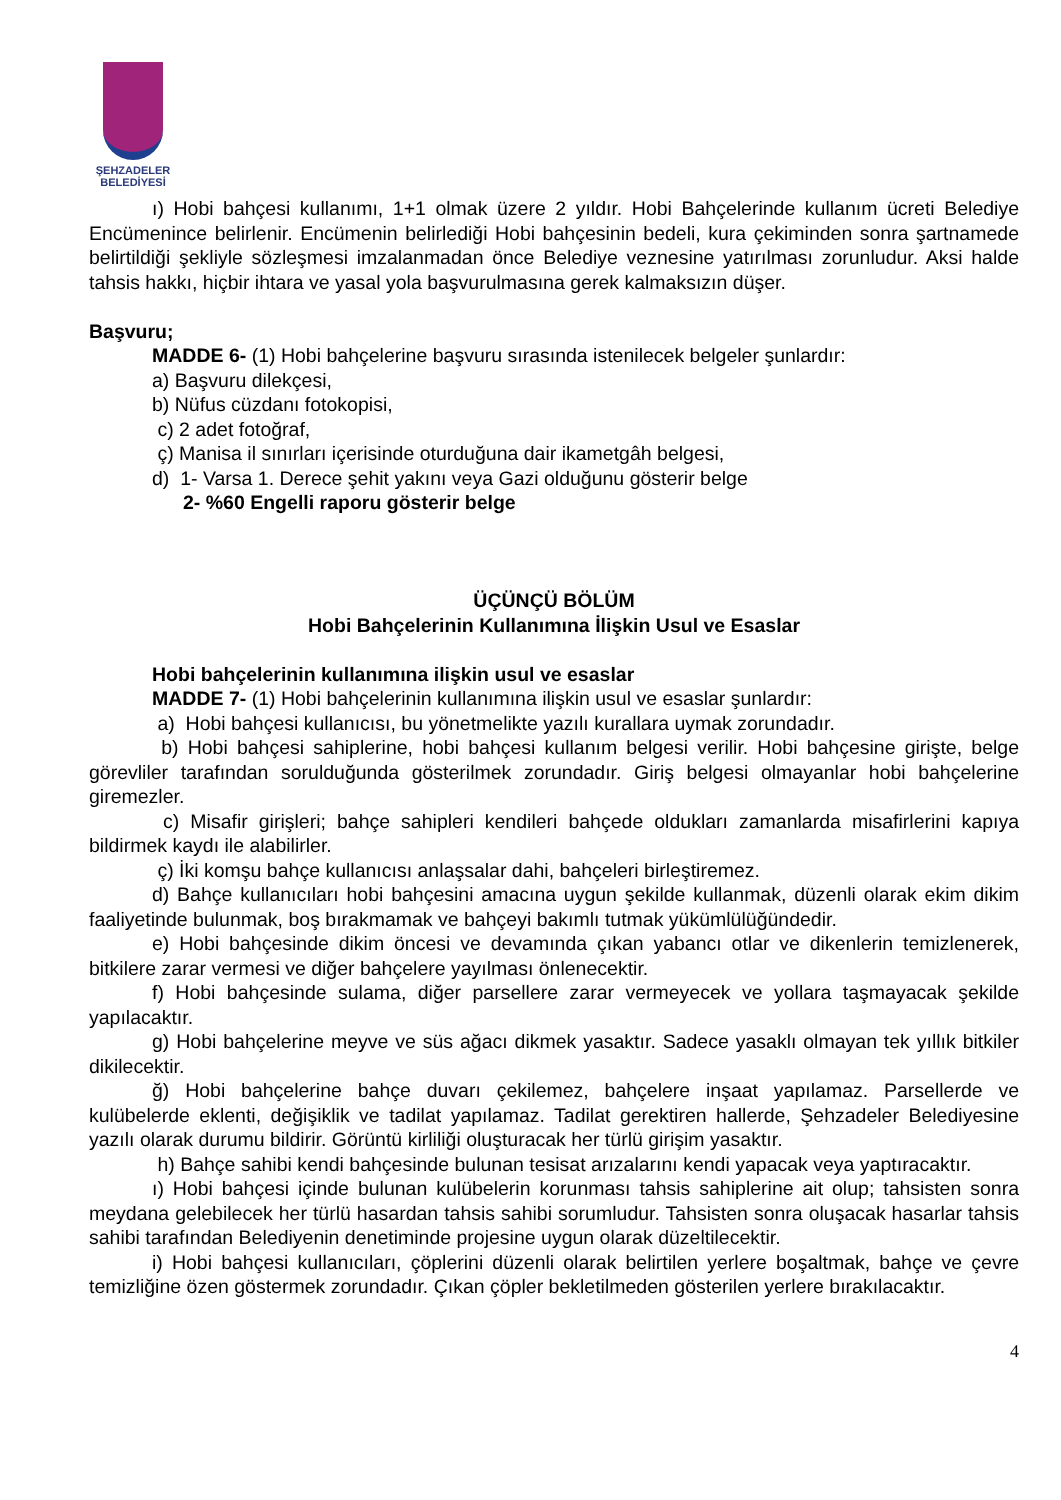ŞEHZADELER
BELEDİYESİ
ı) Hobi bahçesi kullanımı, 1+1 olmak üzere 2 yıldır. Hobi Bahçelerinde kullanım ücreti Belediye Encümenince belirlenir. Encümenin belirlediği Hobi bahçesinin bedeli, kura çekiminden sonra şartnamede belirtildiği şekliyle sözleşmesi imzalanmadan önce Belediye veznesine yatırılması zorunludur. Aksi halde tahsis hakkı, hiçbir ihtara ve yasal yola başvurulmasına gerek kalmaksızın düşer.
Başvuru;
MADDE 6- (1) Hobi bahçelerine başvuru sırasında istenilecek belgeler şunlardır:
a) Başvuru dilekçesi,
b) Nüfus cüzdanı fotokopisi,
c) 2 adet fotoğraf,
ç) Manisa il sınırları içerisinde oturduğuna dair ikametgâh belgesi,
d) 1- Varsa 1. Derece şehit yakını veya Gazi olduğunu gösterir belge
2- %60 Engelli raporu gösterir belge
ÜÇÜNÇÜ BÖLÜM
Hobi Bahçelerinin Kullanımına İlişkin Usul ve Esaslar
Hobi bahçelerinin kullanımına ilişkin usul ve esaslar
MADDE 7- (1) Hobi bahçelerinin kullanımına ilişkin usul ve esaslar şunlardır:
a) Hobi bahçesi kullanıcısı, bu yönetmelikte yazılı kurallara uymak zorundadır.
b) Hobi bahçesi sahiplerine, hobi bahçesi kullanım belgesi verilir. Hobi bahçesine girişte, belge görevliler tarafından sorulduğunda gösterilmek zorundadır. Giriş belgesi olmayanlar hobi bahçelerine giremezler.
c) Misafir girişleri; bahçe sahipleri kendileri bahçede oldukları zamanlarda misafirlerini kapıya bildirmek kaydı ile alabilirler.
ç) İki komşu bahçe kullanıcısı anlaşsalar dahi, bahçeleri birleştiremez.
d) Bahçe kullanıcıları hobi bahçesini amacına uygun şekilde kullanmak, düzenli olarak ekim dikim faaliyetinde bulunmak, boş bırakmamak ve bahçeyi bakımlı tutmak yükümlülüğündedir.
e) Hobi bahçesinde dikim öncesi ve devamında çıkan yabancı otlar ve dikenlerin temizlenerek, bitkilere zarar vermesi ve diğer bahçelere yayılması önlenecektir.
f) Hobi bahçesinde sulama, diğer parsellere zarar vermeyecek ve yollara taşmayacak şekilde yapılacaktır.
g) Hobi bahçelerine meyve ve süs ağacı dikmek yasaktır. Sadece yasaklı olmayan tek yıllık bitkiler dikilecektir.
ğ) Hobi bahçelerine bahçe duvarı çekilemez, bahçelere inşaat yapılamaz. Parsellerde ve kulübelerde eklenti, değişiklik ve tadilat yapılamaz. Tadilat gerektiren hallerde, Şehzadeler Belediyesine yazılı olarak durumu bildirir. Görüntü kirliliği oluşturacak her türlü girişim yasaktır.
h) Bahçe sahibi kendi bahçesinde bulunan tesisat arızalarını kendi yapacak veya yaptıracaktır.
ı) Hobi bahçesi içinde bulunan kulübelerin korunması tahsis sahiplerine ait olup; tahsisten sonra meydana gelebilecek her türlü hasardan tahsis sahibi sorumludur. Tahsisten sonra oluşacak hasarlar tahsis sahibi tarafından Belediyenin denetiminde projesine uygun olarak düzeltilecektir.
i) Hobi bahçesi kullanıcıları, çöplerini düzenli olarak belirtilen yerlere boşaltmak, bahçe ve çevre temizliğine özen göstermek zorundadır. Çıkan çöpler bekletilmeden gösterilen yerlere bırakılacaktır.
4